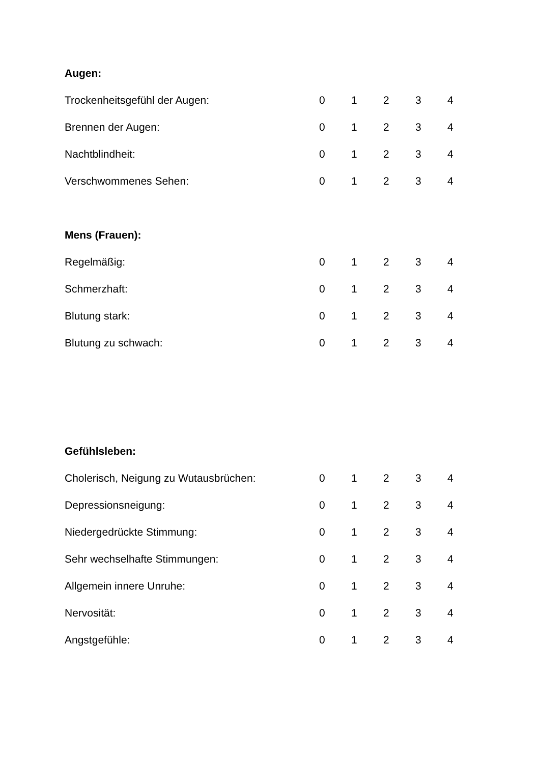Augen:
Trockenheitsgefühl der Augen: 0 1 2 3 4
Brennen der Augen: 0 1 2 3 4
Nachtblindheit: 0 1 2 3 4
Verschwommenes Sehen: 0 1 2 3 4
Mens (Frauen):
Regelmäßig: 0 1 2 3 4
Schmerzhaft: 0 1 2 3 4
Blutung stark: 0 1 2 3 4
Blutung zu schwach: 0 1 2 3 4
Gefühlsleben:
Cholerisch, Neigung zu Wutausbrüchen: 0 1 2 3 4
Depressionsneigung: 0 1 2 3 4
Niedergedrückte Stimmung: 0 1 2 3 4
Sehr wechselhafte Stimmungen: 0 1 2 3 4
Allgemein innere Unruhe: 0 1 2 3 4
Nervosität: 0 1 2 3 4
Angstgefühle: 0 1 2 3 4